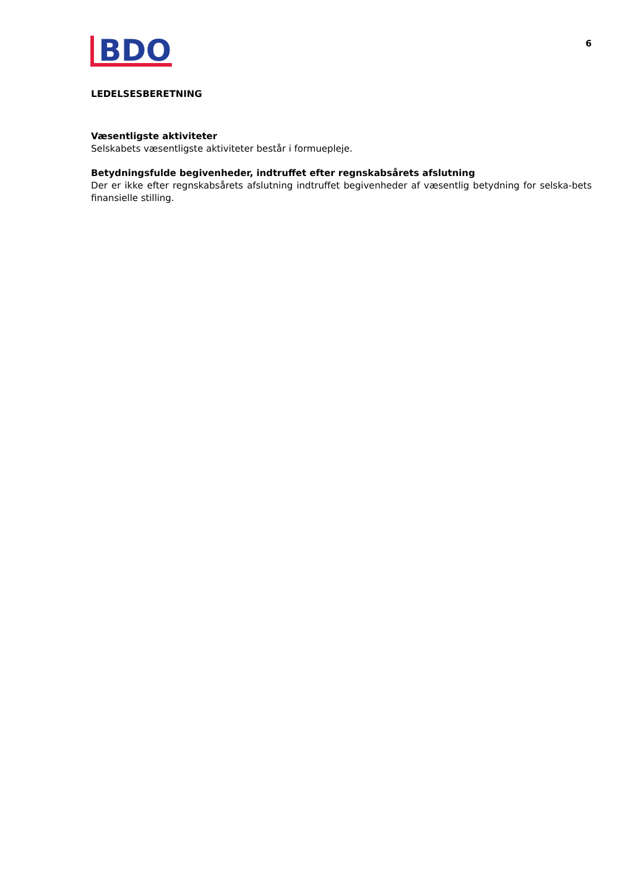BDO
6
LEDELSESBERETNING
Væsentligste aktiviteter
Selskabets væsentligste aktiviteter består i formuepleje.
Betydningsfulde begivenheder, indtruffet efter regnskabsårets afslutning
Der er ikke efter regnskabsårets afslutning indtruffet begivenheder af væsentlig betydning for selska-bets finansielle stilling.